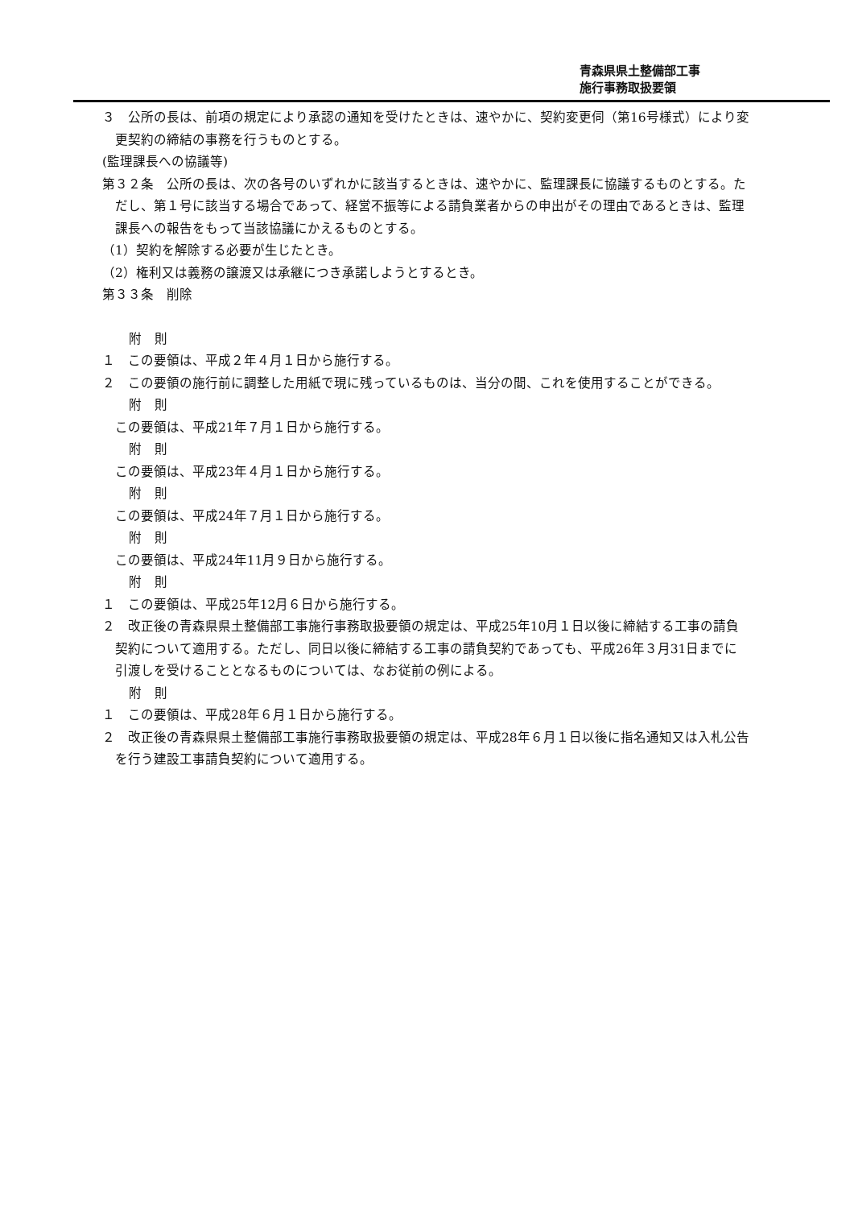青森県県土整備部工事
施行事務取扱要領
３　公所の長は、前項の規定により承認の通知を受けたときは、速やかに、契約変更伺（第16号様式）により変更契約の締結の事務を行うものとする。
(監理課長への協議等)
第３２条　公所の長は、次の各号のいずれかに該当するときは、速やかに、監理課長に協議するものとする。ただし、第１号に該当する場合であって、経営不振等による請負業者からの申出がその理由であるときは、監理課長への報告をもって当該協議にかえるものとする。
（1）契約を解除する必要が生じたとき。
（2）権利又は義務の譲渡又は承継につき承諾しようとするとき。
第３３条　削除
附　則
１　この要領は、平成２年４月１日から施行する。
２　この要領の施行前に調整した用紙で現に残っているものは、当分の間、これを使用することができる。
附　則
この要領は、平成21年７月１日から施行する。
附　則
この要領は、平成23年４月１日から施行する。
附　則
この要領は、平成24年７月１日から施行する。
附　則
この要領は、平成24年11月９日から施行する。
附　則
１　この要領は、平成25年12月６日から施行する。
２　改正後の青森県県土整備部工事施行事務取扱要領の規定は、平成25年10月１日以後に締結する工事の請負契約について適用する。ただし、同日以後に締結する工事の請負契約であっても、平成26年３月31日までに引渡しを受けることとなるものについては、なお従前の例による。
附　則
１　この要領は、平成28年６月１日から施行する。
２　改正後の青森県県土整備部工事施行事務取扱要領の規定は、平成28年６月１日以後に指名通知又は入札公告を行う建設工事請負契約について適用する。